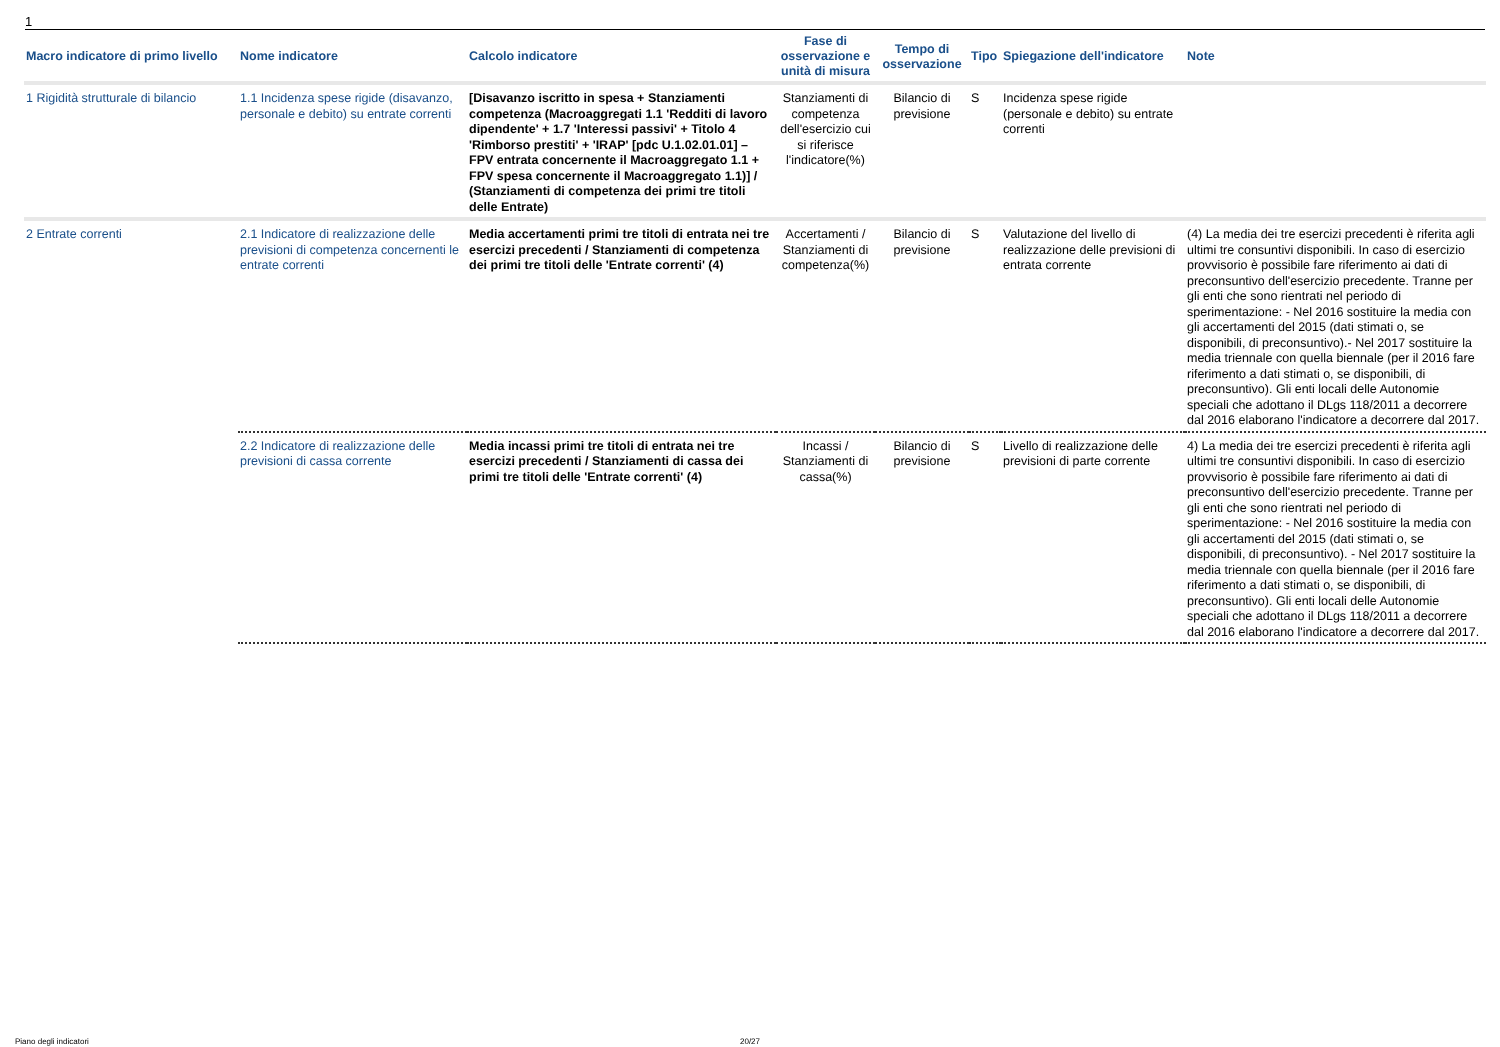1
| Macro indicatore di primo livello | Nome indicatore | Calcolo indicatore | Fase di osservazione e unità di misura | Tempo di osservazione | Tipo | Spiegazione dell'indicatore | Note |
| --- | --- | --- | --- | --- | --- | --- | --- |
| 1 Rigidità strutturale di bilancio | 1.1 Incidenza spese rigide (disavanzo, personale e debito) su entrate correnti | [Disavanzo iscritto in spesa + Stanziamenti competenza (Macroaggregati 1.1 'Redditi di lavoro dipendente' + 1.7 'Interessi passivi' + Titolo 4 'Rimborso prestiti' + 'IRAP' [pdc U.1.02.01.01] – FPV entrata concernente il Macroaggregato 1.1 + FPV spesa concernente il Macroaggregato 1.1)] / (Stanziamenti di competenza dei primi tre titoli delle Entrate) | Stanziamenti di competenza dell'esercizio cui si riferisce l'indicatore(%) | Bilancio di previsione | S | Incidenza spese rigide (personale e debito) su entrate correnti | |
| 2 Entrate correnti | 2.1 Indicatore di realizzazione delle previsioni di competenza concernenti le entrate correnti | Media accertamenti primi tre titoli di entrata nei tre esercizi precedenti / Stanziamenti di competenza dei primi tre titoli delle 'Entrate correnti' (4) | Accertamenti / Stanziamenti di competenza(%) | Bilancio di previsione | S | Valutazione del livello di realizzazione delle previsioni di entrata corrente | (4) La media dei tre esercizi precedenti è riferita agli ultimi tre consuntivi disponibili. In caso di esercizio provvisorio è possibile fare riferimento ai dati di preconsuntivo dell'esercizio precedente. Tranne per gli enti che sono rientrati nel periodo di sperimentazione: - Nel 2016 sostituire la media con gli accertamenti del 2015 (dati stimati o, se disponibili, di preconsuntivo).- Nel 2017 sostituire la media triennale con quella biennale (per il 2016 fare riferimento a dati stimati o, se disponibili, di preconsuntivo). Gli enti locali delle Autonomie speciali che adottano il DLgs 118/2011 a decorrere dal 2016 elaborano l'indicatore a decorrere dal 2017. |
| | 2.2 Indicatore di realizzazione delle previsioni di cassa corrente | Media incassi primi tre titoli di entrata nei tre esercizi precedenti / Stanziamenti di cassa dei primi tre titoli delle 'Entrate correnti' (4) | Incassi / Stanziamenti di cassa(%) | Bilancio di previsione | S | Livello di realizzazione delle previsioni di parte corrente | 4) La media dei tre esercizi precedenti è riferita agli ultimi tre consuntivi disponibili. In caso di esercizio provvisorio è possibile fare riferimento ai dati di preconsuntivo dell'esercizio precedente. Tranne per gli enti che sono rientrati nel periodo di sperimentazione: - Nel 2016 sostituire la media con gli accertamenti del 2015 (dati stimati o, se disponibili, di preconsuntivo). - Nel 2017 sostituire la media triennale con quella biennale (per il 2016 fare riferimento a dati stimati o, se disponibili, di preconsuntivo). Gli enti locali delle Autonomie speciali che adottano il DLgs 118/2011 a decorrere dal 2016 elaborano l'indicatore a decorrere dal 2017. |
Piano degli indicatori 20/27